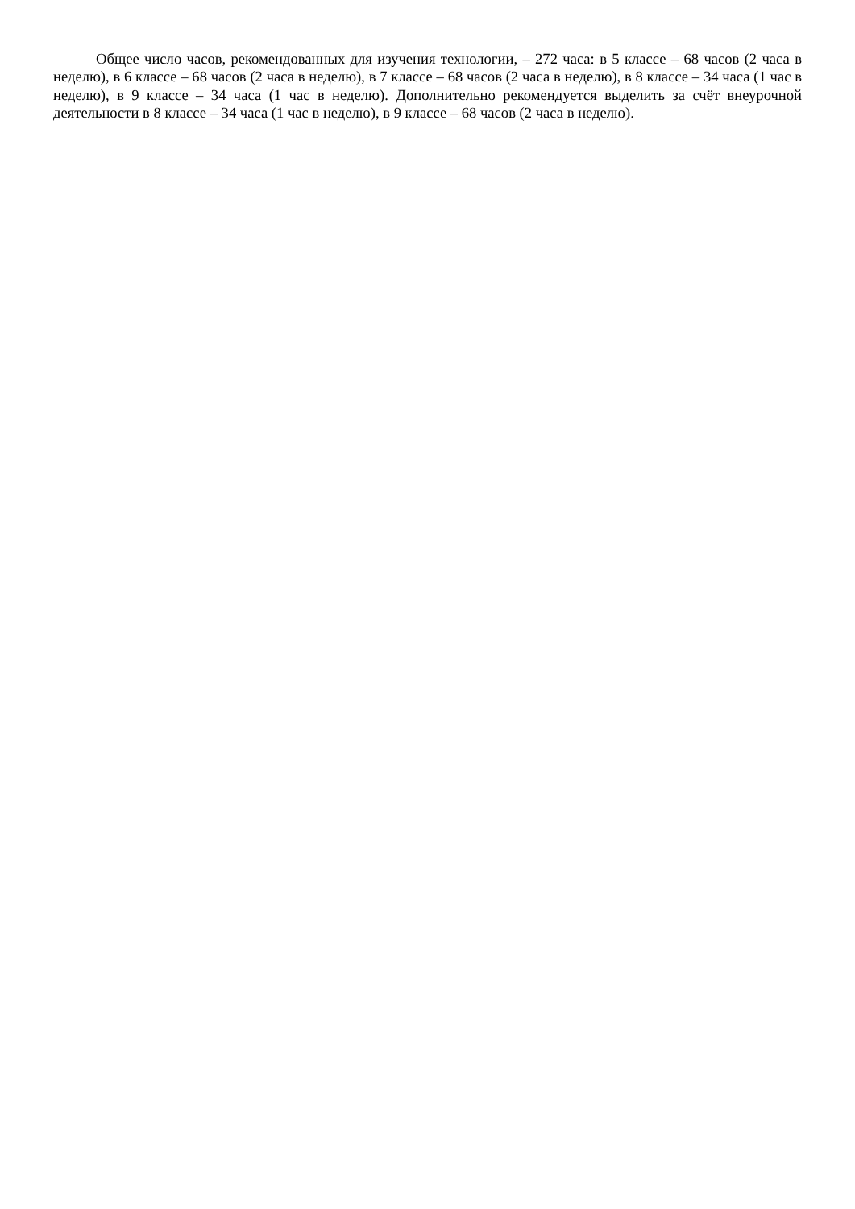Общее число часов, рекомендованных для изучения технологии, – 272 часа: в 5 классе – 68 часов (2 часа в неделю), в 6 классе – 68 часов (2 часа в неделю), в 7 классе – 68 часов (2 часа в неделю), в 8 классе – 34 часа (1 час в неделю), в 9 классе – 34 часа (1 час в неделю). Дополнительно рекомендуется выделить за счёт внеурочной деятельности в 8 классе – 34 часа (1 час в неделю), в 9 классе – 68 часов (2 часа в неделю).